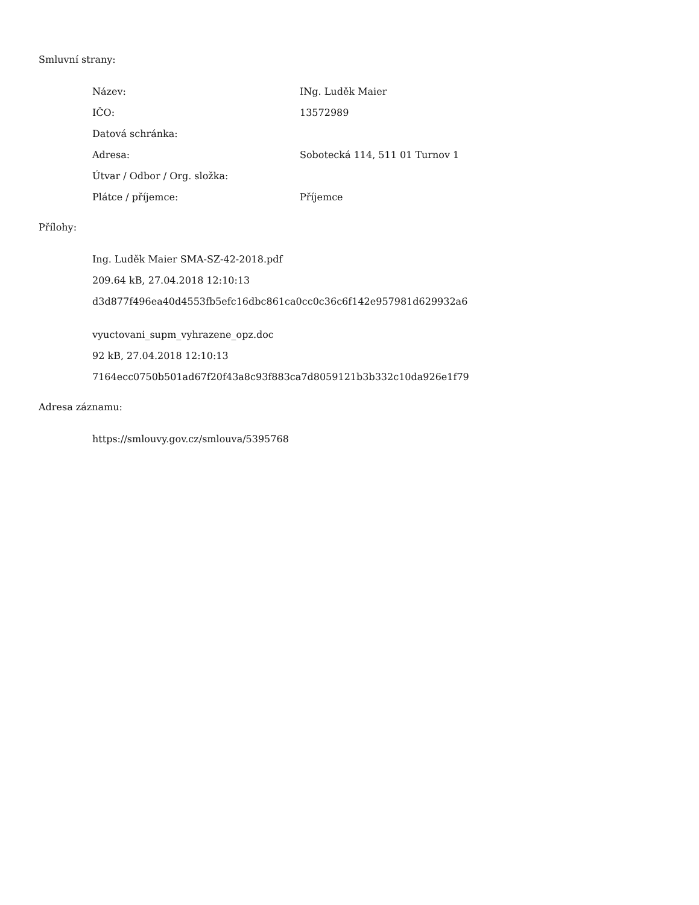Smluvní strany:
| Název: | INg. Luděk Maier |
| IČO: | 13572989 |
| Datová schránka: | |
| Adresa: | Sobotecká 114, 511 01 Turnov 1 |
| Útvar / Odbor / Org. složka: | |
| Plátce / příjemce: | Příjemce |
Přílohy:
Ing. Luděk Maier SMA-SZ-42-2018.pdf
209.64 kB, 27.04.2018 12:10:13
d3d877f496ea40d4553fb5efc16dbc861ca0cc0c36c6f142e957981d629932a6
vyuctovani_supm_vyhrazene_opz.doc
92 kB, 27.04.2018 12:10:13
7164ecc0750b501ad67f20f43a8c93f883ca7d8059121b3b332c10da926e1f79
Adresa záznamu:
https://smlouvy.gov.cz/smlouva/5395768